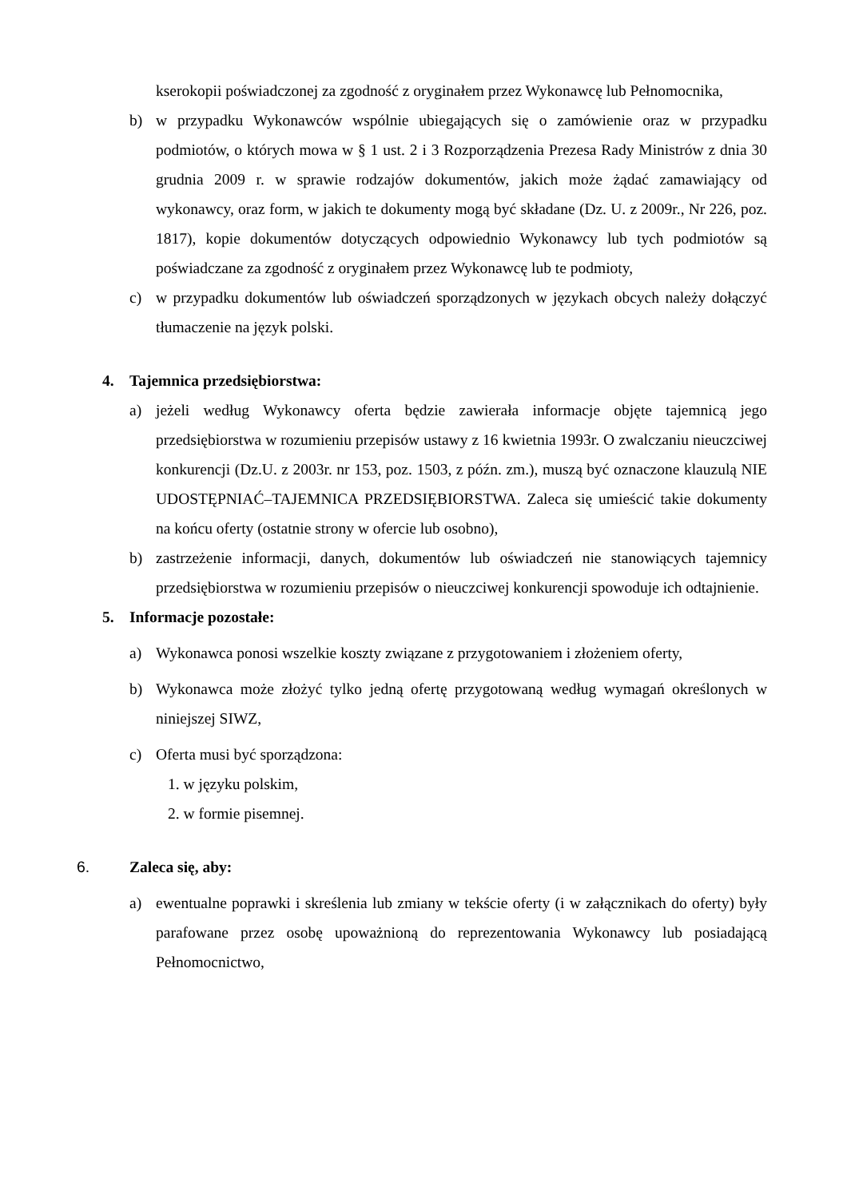kserokopii poświadczonej za zgodność z oryginałem przez Wykonawcę lub Pełnomocnika,
b) w przypadku Wykonawców wspólnie ubiegających się o zamówienie oraz w przypadku podmiotów, o których mowa w § 1 ust. 2 i 3 Rozporządzenia Prezesa Rady Ministrów z dnia 30 grudnia 2009 r. w sprawie rodzajów dokumentów, jakich może żądać zamawiający od wykonawcy, oraz form, w jakich te dokumenty mogą być składane (Dz. U. z 2009r., Nr 226, poz. 1817), kopie dokumentów dotyczących odpowiednio Wykonawcy lub tych podmiotów są poświadczane za zgodność z oryginałem przez Wykonawcę lub te podmioty,
c) w przypadku dokumentów lub oświadczeń sporządzonych w językach obcych należy dołączyć tłumaczenie na język polski.
4. Tajemnica przedsiębiorstwa:
a) jeżeli według Wykonawcy oferta będzie zawierała informacje objęte tajemnicą jego przedsiębiorstwa w rozumieniu przepisów ustawy z 16 kwietnia 1993r. O zwalczaniu nieuczciwej konkurencji (Dz.U. z 2003r. nr 153, poz. 1503, z późn. zm.), muszą być oznaczone klauzulą NIE UDOSTĘPNIAĆ–TAJEMNICA PRZEDSIĘBIORSTWA. Zaleca się umieścić takie dokumenty na końcu oferty (ostatnie strony w ofercie lub osobno),
b) zastrzeżenie informacji, danych, dokumentów lub oświadczeń nie stanowiących tajemnicy przedsiębiorstwa w rozumieniu przepisów o nieuczciwej konkurencji spowoduje ich odtajnienie.
5. Informacje pozostałe:
a) Wykonawca ponosi wszelkie koszty związane z przygotowaniem i złożeniem oferty,
b) Wykonawca może złożyć tylko jedną ofertę przygotowaną według wymagań określonych w niniejszej SIWZ,
c) Oferta musi być sporządzona:
1. w języku polskim,
2. w formie pisemnej.
6. Zaleca się, aby:
a) ewentualne poprawki i skreślenia lub zmiany w tekście oferty (i w załącznikach do oferty) były parafowane przez osobę upoważnioną do reprezentowania Wykonawcy lub posiadającą Pełnomocnictwo,